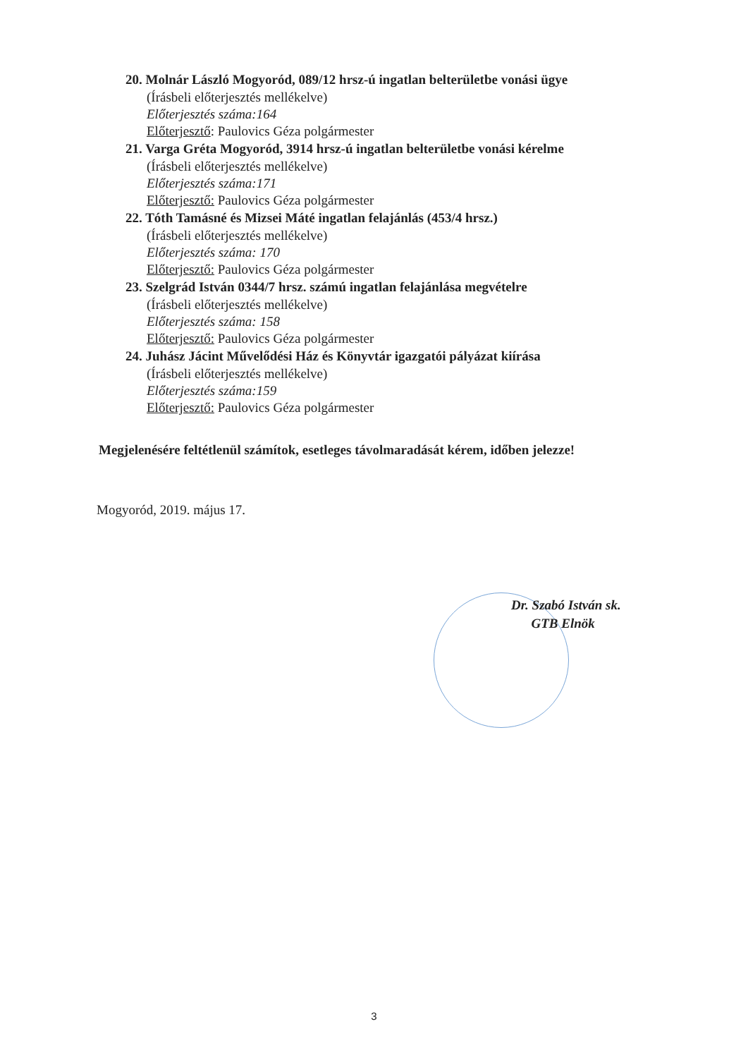20. Molnár László Mogyoród, 089/12 hrsz-ú ingatlan belterületbe vonási ügye
(Írásbeli előterjesztés mellékelve)
Előterjesztés száma:164
Előterjesztő: Paulovics Géza polgármester
21. Varga Gréta Mogyoród, 3914 hrsz-ú ingatlan belterületbe vonási kérelme
(Írásbeli előterjesztés mellékelve)
Előterjesztés száma:171
Előterjesztő: Paulovics Géza polgármester
22. Tóth Tamásné és Mizsei Máté ingatlan felajánlás (453/4 hrsz.)
(Írásbeli előterjesztés mellékelve)
Előterjesztés száma: 170
Előterjesztő: Paulovics Géza polgármester
23. Szelgrád István 0344/7 hrsz. számú ingatlan felajánlása megvételre
(Írásbeli előterjesztés mellékelve)
Előterjesztés száma: 158
Előterjesztő: Paulovics Géza polgármester
24. Juhász Jácint Művelődési Ház és Könyvtár igazgatói pályázat kiírása
(Írásbeli előterjesztés mellékelve)
Előterjesztés száma:159
Előterjesztő: Paulovics Géza polgármester
Megjelenésére feltétlenül számítok, esetleges távolmaradását kérem, időben jelezze!
Mogyoród, 2019. május 17.
Dr. Szabó István sk.
GTB Elnök
3